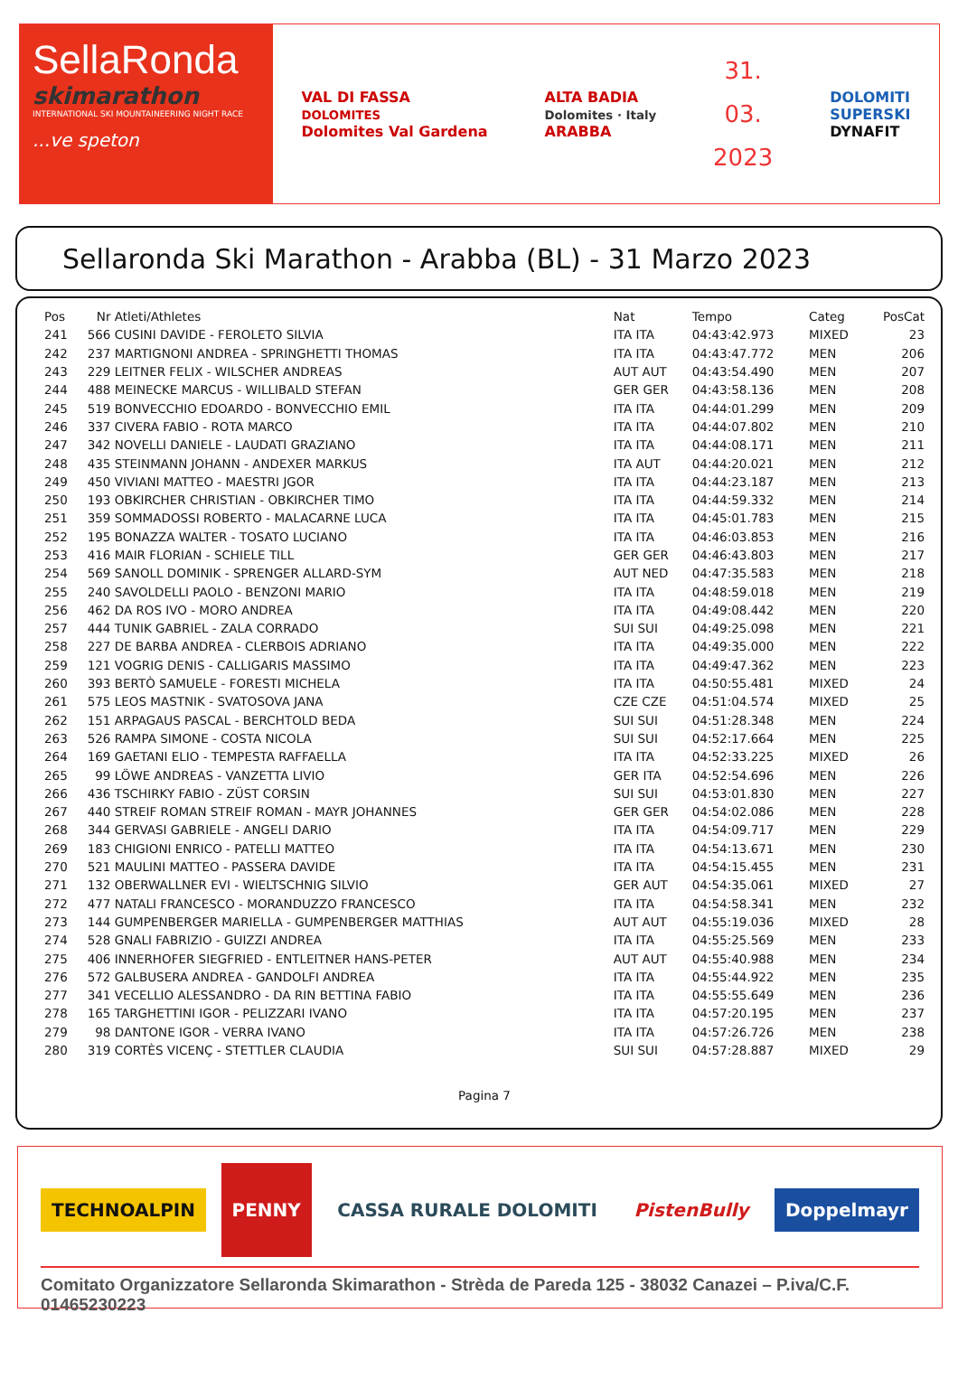SellaRonda
skimarathon
INTERNATIONAL SKI MOUNTAINEERING NIGHT RACE
...ve speton
VAL DI FASSA
DOLOMITES
Dolomites Val Gardena
ALTA BADIA
Dolomites · Italy
ARABBA
31.
03.
2023
DOLOMITI
SUPERSKI
DYNAFIT
Sellaronda Ski Marathon - Arabba (BL) - 31 Marzo 2023
| Pos | Nr | Atleti/Athletes | Nat | Tempo | Categ | PosCat |
| --- | --- | --- | --- | --- | --- | --- |
| 241 | 566 | CUSINI DAVIDE - FEROLETO SILVIA | ITA ITA | 04:43:42.973 | MIXED | 23 |
| 242 | 237 | MARTIGNONI ANDREA - SPRINGHETTI THOMAS | ITA ITA | 04:43:47.772 | MEN | 206 |
| 243 | 229 | LEITNER FELIX - WILSCHER ANDREAS | AUT AUT | 04:43:54.490 | MEN | 207 |
| 244 | 488 | MEINECKE MARCUS - WILLIBALD STEFAN | GER GER | 04:43:58.136 | MEN | 208 |
| 245 | 519 | BONVECCHIO EDOARDO - BONVECCHIO EMIL | ITA ITA | 04:44:01.299 | MEN | 209 |
| 246 | 337 | CIVERA FABIO - ROTA MARCO | ITA ITA | 04:44:07.802 | MEN | 210 |
| 247 | 342 | NOVELLI DANIELE - LAUDATI GRAZIANO | ITA ITA | 04:44:08.171 | MEN | 211 |
| 248 | 435 | STEINMANN JOHANN - ANDEXER MARKUS | ITA AUT | 04:44:20.021 | MEN | 212 |
| 249 | 450 | VIVIANI MATTEO - MAESTRI JGOR | ITA ITA | 04:44:23.187 | MEN | 213 |
| 250 | 193 | OBKIRCHER CHRISTIAN - OBKIRCHER TIMO | ITA ITA | 04:44:59.332 | MEN | 214 |
| 251 | 359 | SOMMADOSSI ROBERTO - MALACARNE LUCA | ITA ITA | 04:45:01.783 | MEN | 215 |
| 252 | 195 | BONAZZA WALTER - TOSATO LUCIANO | ITA ITA | 04:46:03.853 | MEN | 216 |
| 253 | 416 | MAIR FLORIAN - SCHIELE TILL | GER GER | 04:46:43.803 | MEN | 217 |
| 254 | 569 | SANOLL DOMINIK - SPRENGER ALLARD-SYM | AUT NED | 04:47:35.583 | MEN | 218 |
| 255 | 240 | SAVOLDELLI PAOLO - BENZONI MARIO | ITA ITA | 04:48:59.018 | MEN | 219 |
| 256 | 462 | DA ROS IVO - MORO ANDREA | ITA ITA | 04:49:08.442 | MEN | 220 |
| 257 | 444 | TUNIK GABRIEL - ZALA CORRADO | SUI SUI | 04:49:25.098 | MEN | 221 |
| 258 | 227 | DE BARBA ANDREA - CLERBOIS ADRIANO | ITA ITA | 04:49:35.000 | MEN | 222 |
| 259 | 121 | VOGRIG DENIS - CALLIGARIS MASSIMO | ITA ITA | 04:49:47.362 | MEN | 223 |
| 260 | 393 | BERTÒ SAMUELE - FORESTI MICHELA | ITA ITA | 04:50:55.481 | MIXED | 24 |
| 261 | 575 | LEOS MASTNIK - SVATOSOVA JANA | CZE CZE | 04:51:04.574 | MIXED | 25 |
| 262 | 151 | ARPAGAUS PASCAL - BERCHTOLD BEDA | SUI SUI | 04:51:28.348 | MEN | 224 |
| 263 | 526 | RAMPA SIMONE - COSTA NICOLA | SUI SUI | 04:52:17.664 | MEN | 225 |
| 264 | 169 | GAETANI ELIO - TEMPESTA RAFFAELLA | ITA ITA | 04:52:33.225 | MIXED | 26 |
| 265 | 99 | LÖWE ANDREAS - VANZETTA LIVIO | GER ITA | 04:52:54.696 | MEN | 226 |
| 266 | 436 | TSCHIRKY FABIO - ZÜST CORSIN | SUI SUI | 04:53:01.830 | MEN | 227 |
| 267 | 440 | STREIF ROMAN STREIF ROMAN - MAYR JOHANNES | GER GER | 04:54:02.086 | MEN | 228 |
| 268 | 344 | GERVASI GABRIELE - ANGELI DARIO | ITA ITA | 04:54:09.717 | MEN | 229 |
| 269 | 183 | CHIGIONI ENRICO - PATELLI MATTEO | ITA ITA | 04:54:13.671 | MEN | 230 |
| 270 | 521 | MAULINI MATTEO - PASSERA DAVIDE | ITA ITA | 04:54:15.455 | MEN | 231 |
| 271 | 132 | OBERWALLNER EVI - WIELTSCHNIG SILVIO | GER AUT | 04:54:35.061 | MIXED | 27 |
| 272 | 477 | NATALI FRANCESCO - MORANDUZZO FRANCESCO | ITA ITA | 04:54:58.341 | MEN | 232 |
| 273 | 144 | GUMPENBERGER MARIELLA - GUMPENBERGER MATTHIAS | AUT AUT | 04:55:19.036 | MIXED | 28 |
| 274 | 528 | GNALI FABRIZIO - GUIZZI ANDREA | ITA ITA | 04:55:25.569 | MEN | 233 |
| 275 | 406 | INNERHOFER SIEGFRIED - ENTLEITNER HANS-PETER | AUT AUT | 04:55:40.988 | MEN | 234 |
| 276 | 572 | GALBUSERA ANDREA - GANDOLFI ANDREA | ITA ITA | 04:55:44.922 | MEN | 235 |
| 277 | 341 | VECELLIO ALESSANDRO - DA RIN BETTINA FABIO | ITA ITA | 04:55:55.649 | MEN | 236 |
| 278 | 165 | TARGHETTINI IGOR - PELIZZARI IVANO | ITA ITA | 04:57:20.195 | MEN | 237 |
| 279 | 98 | DANTONE IGOR - VERRA IVANO | ITA ITA | 04:57:26.726 | MEN | 238 |
| 280 | 319 | CORTÈS VICENÇ - STETTLER CLAUDIA | SUI SUI | 04:57:28.887 | MIXED | 29 |
Pagina 7
TECHNOALPIN
PENNY
CASSA RURALE DOLOMITI PistenBully Doppelmayr
Comitato Organizzatore Sellaronda Skimarathon - Strèda de Pareda 125 - 38032 Canazei – P.iva/C.F. 01465230223